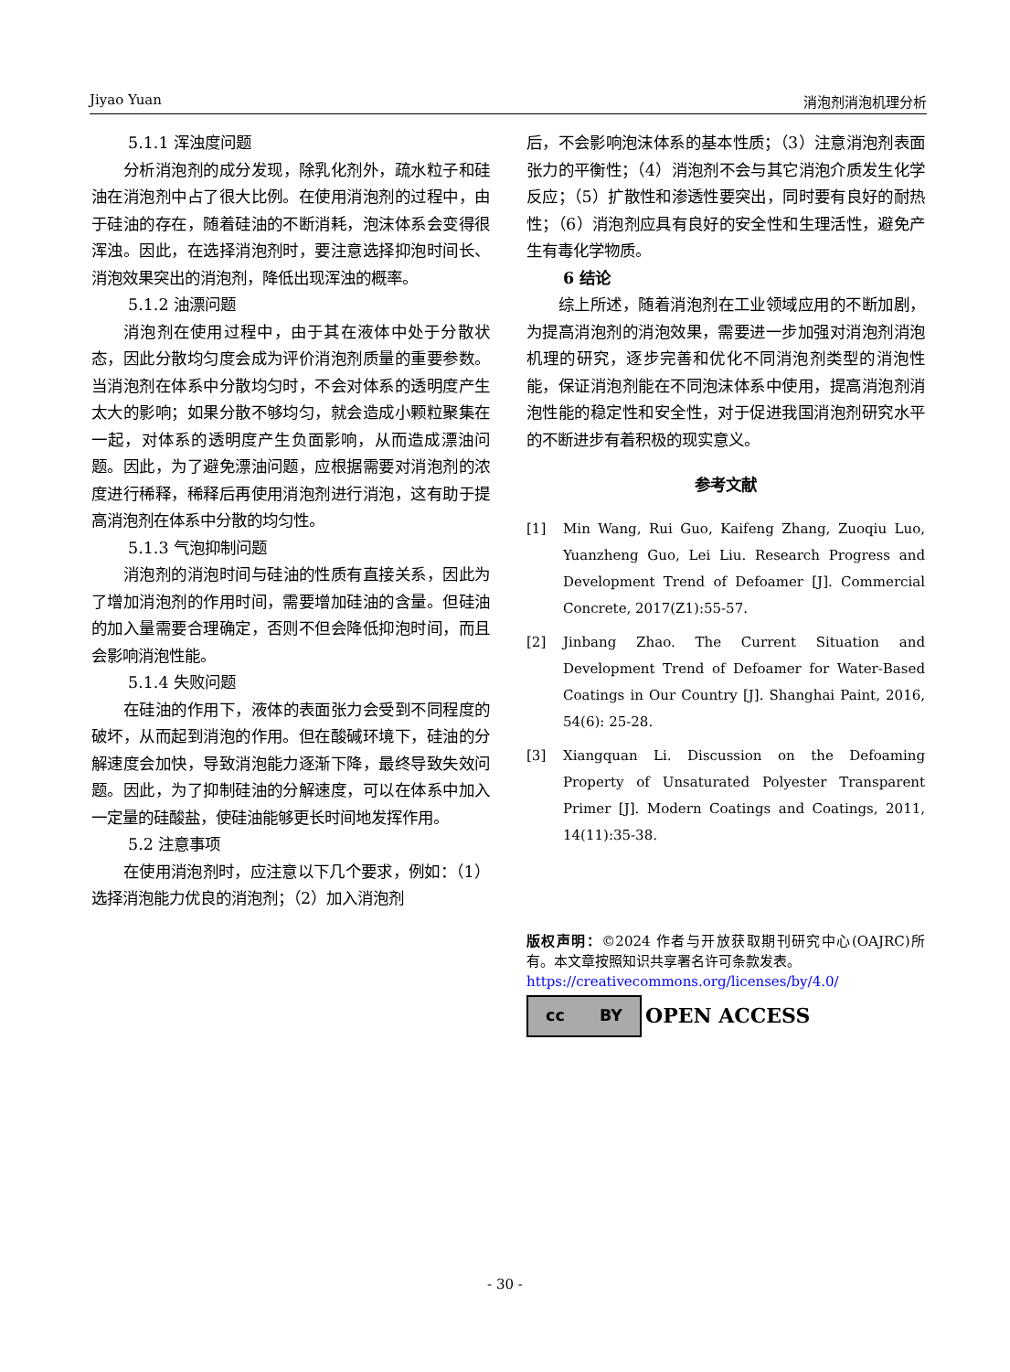Jiyao Yuan 消泡剂消泡机理分析
5.1.1 浑浊度问题
分析消泡剂的成分发现，除乳化剂外，疏水粒子和硅油在消泡剂中占了很大比例。在使用消泡剂的过程中，由于硅油的存在，随着硅油的不断消耗，泡沫体系会变得很浑浊。因此，在选择消泡剂时，要注意选择抑泡时间长、消泡效果突出的消泡剂，降低出现浑浊的概率。
5.1.2 油漂问题
消泡剂在使用过程中，由于其在液体中处于分散状态，因此分散均匀度会成为评价消泡剂质量的重要参数。当消泡剂在体系中分散均匀时，不会对体系的透明度产生太大的影响；如果分散不够均匀，就会造成小颗粒聚集在一起，对体系的透明度产生负面影响，从而造成漂油问题。因此，为了避免漂油问题，应根据需要对消泡剂的浓度进行稀释，稀释后再使用消泡剂进行消泡，这有助于提高消泡剂在体系中分散的均匀性。
5.1.3 气泡抑制问题
消泡剂的消泡时间与硅油的性质有直接关系，因此为了增加消泡剂的作用时间，需要增加硅油的含量。但硅油的加入量需要合理确定，否则不但会降低抑泡时间，而且会影响消泡性能。
5.1.4 失败问题
在硅油的作用下，液体的表面张力会受到不同程度的破坏，从而起到消泡的作用。但在酸碱环境下，硅油的分解速度会加快，导致消泡能力逐渐下降，最终导致失效问题。因此，为了抑制硅油的分解速度，可以在体系中加入一定量的硅酸盐，使硅油能够更长时间地发挥作用。
5.2 注意事项
在使用消泡剂时，应注意以下几个要求，例如：（1）选择消泡能力优良的消泡剂；（2）加入消泡剂
后，不会影响泡沫体系的基本性质；（3）注意消泡剂表面张力的平衡性；（4）消泡剂不会与其它消泡介质发生化学反应；（5）扩散性和渗透性要突出，同时要有良好的耐热性；（6）消泡剂应具有良好的安全性和生理活性，避免产生有毒化学物质。
6 结论
综上所述，随着消泡剂在工业领域应用的不断加剧，为提高消泡剂的消泡效果，需要进一步加强对消泡剂消泡机理的研究，逐步完善和优化不同消泡剂类型的消泡性能，保证消泡剂能在不同泡沫体系中使用，提高消泡剂消泡性能的稳定性和安全性，对于促进我国消泡剂研究水平的不断进步有着积极的现实意义。
参考文献
[1] Min Wang, Rui Guo, Kaifeng Zhang, Zuoqiu Luo, Yuanzheng Guo, Lei Liu. Research Progress and Development Trend of Defoamer [J]. Commercial Concrete, 2017(Z1):55-57.
[2] Jinbang Zhao. The Current Situation and Development Trend of Defoamer for Water-Based Coatings in Our Country [J]. Shanghai Paint, 2016, 54(6): 25-28.
[3] Xiangquan Li. Discussion on the Defoaming Property of Unsaturated Polyester Transparent Primer [J]. Modern Coatings and Coatings, 2011, 14(11):35-38.
版权声明：©2024 作者与开放获取期刊研究中心(OAJRC)所有。本文章按照知识共享署名许可条款发表。
https://creativecommons.org/licenses/by/4.0/
cc BY
OPEN ACCESS
- 30 -